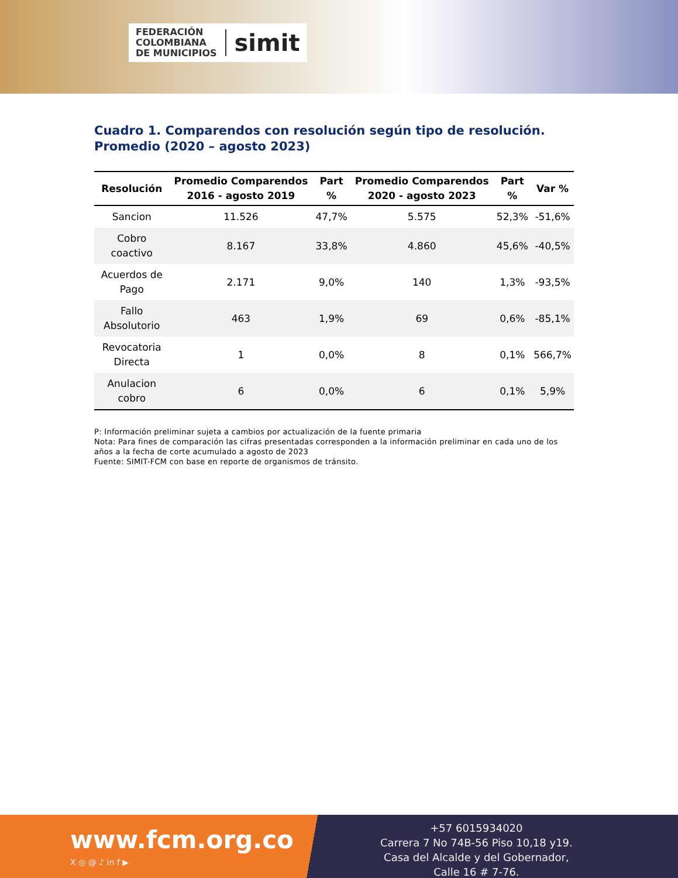FEDERACIÓN
COLOMBIANA
DE MUNICIPIOS
simit
Cuadro 1. Comparendos con resolución según tipo de resolución. Promedio (2020 – agosto 2023)
| Resolución | Promedio Comparendos 2016 - agosto 2019 | Part % | Promedio Comparendos 2020 - agosto 2023 | Part % | Var % |
| --- | --- | --- | --- | --- | --- |
| Sancion | 11.526 | 47,7% | 5.575 | 52,3% | -51,6% |
| Cobro coactivo | 8.167 | 33,8% | 4.860 | 45,6% | -40,5% |
| Acuerdos de Pago | 2.171 | 9,0% | 140 | 1,3% | -93,5% |
| Fallo Absolutorio | 463 | 1,9% | 69 | 0,6% | -85,1% |
| Revocatoria Directa | 1 | 0,0% | 8 | 0,1% | 566,7% |
| Anulacion cobro | 6 | 0,0% | 6 | 0,1% | 5,9% |
P: Información preliminar sujeta a cambios por actualización de la fuente primaria
Nota: Para fines de comparación las cifras presentadas corresponden a la información preliminar en cada uno de los años a la fecha de corte acumulado a agosto de 2023
Fuente: SIMIT-FCM con base en reporte de organismos de tránsito.
www.fcm.org.co
X ◎ @ ♪ in f ▶
+57 6015934020
Carrera 7 No 74B-56 Piso 10,18 y19.
Casa del Alcalde y del Gobernador,
Calle 16 # 7-76.